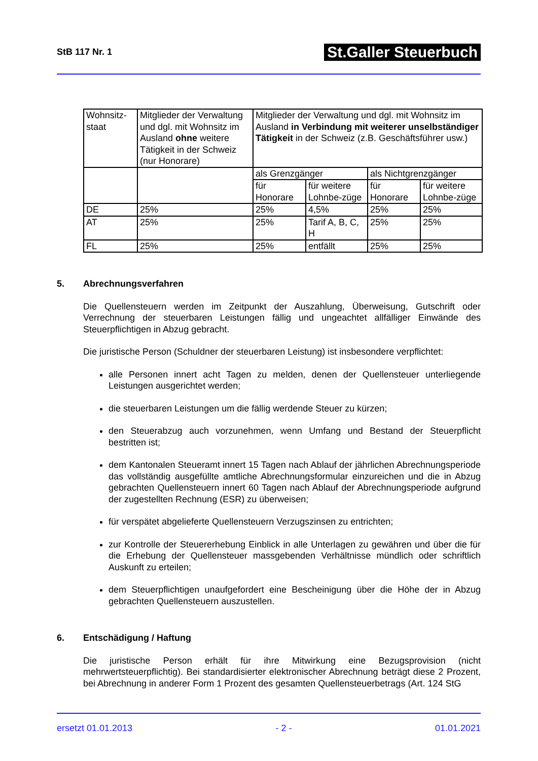StB 117 Nr. 1
St.Galler Steuerbuch
| Wohnsitz-staat | Mitglieder der Verwaltung und dgl. mit Wohnsitz im Ausland ohne weitere Tätigkeit in der Schweiz (nur Honorare) | Mitglieder der Verwaltung und dgl. mit Wohnsitz im Ausland in Verbindung mit weiterer unselbständiger Tätigkeit in der Schweiz (z.B. Geschäftsführer usw.) | | | |
| | | als Grenzgänger | | als Nichtgrenzgänger | |
| | | für Honorare | für weitere Lohnbe-züge | für Honorare | für weitere Lohnbe-züge |
| DE | 25% | 25% | 4,5% | 25% | 25% |
| AT | 25% | 25% | Tarif A, B, C, H | 25% | 25% |
| FL | 25% | 25% | entfällt | 25% | 25% |
5. Abrechnungsverfahren
Die Quellensteuern werden im Zeitpunkt der Auszahlung, Überweisung, Gutschrift oder Verrechnung der steuerbaren Leistungen fällig und ungeachtet allfälliger Einwände des Steuerpflichtigen in Abzug gebracht.
Die juristische Person (Schuldner der steuerbaren Leistung) ist insbesondere verpflichtet:
alle Personen innert acht Tagen zu melden, denen der Quellensteuer unterliegende Leistungen ausgerichtet werden;
die steuerbaren Leistungen um die fällig werdende Steuer zu kürzen;
den Steuerabzug auch vorzunehmen, wenn Umfang und Bestand der Steuerpflicht bestritten ist;
dem Kantonalen Steueramt innert 15 Tagen nach Ablauf der jährlichen Abrechnungsperiode das vollständig ausgefüllte amtliche Abrechnungsformular einzureichen und die in Abzug gebrachten Quellensteuern innert 60 Tagen nach Ablauf der Abrechnungsperiode aufgrund der zugestellten Rechnung (ESR) zu überweisen;
für verspätet abgelieferte Quellensteuern Verzugszinsen zu entrichten;
zur Kontrolle der Steuererhebung Einblick in alle Unterlagen zu gewähren und über die für die Erhebung der Quellensteuer massgebenden Verhältnisse mündlich oder schriftlich Auskunft zu erteilen;
dem Steuerpflichtigen unaufgefordert eine Bescheinigung über die Höhe der in Abzug gebrachten Quellensteuern auszustellen.
6. Entschädigung / Haftung
Die juristische Person erhält für ihre Mitwirkung eine Bezugsprovision (nicht mehrwertsteuerpflichtig). Bei standardisierter elektronischer Abrechnung beträgt diese 2 Prozent, bei Abrechnung in anderer Form 1 Prozent des gesamten Quellensteuerbetrags (Art. 124 StG
ersetzt 01.01.2013 - 2 - 01.01.2021